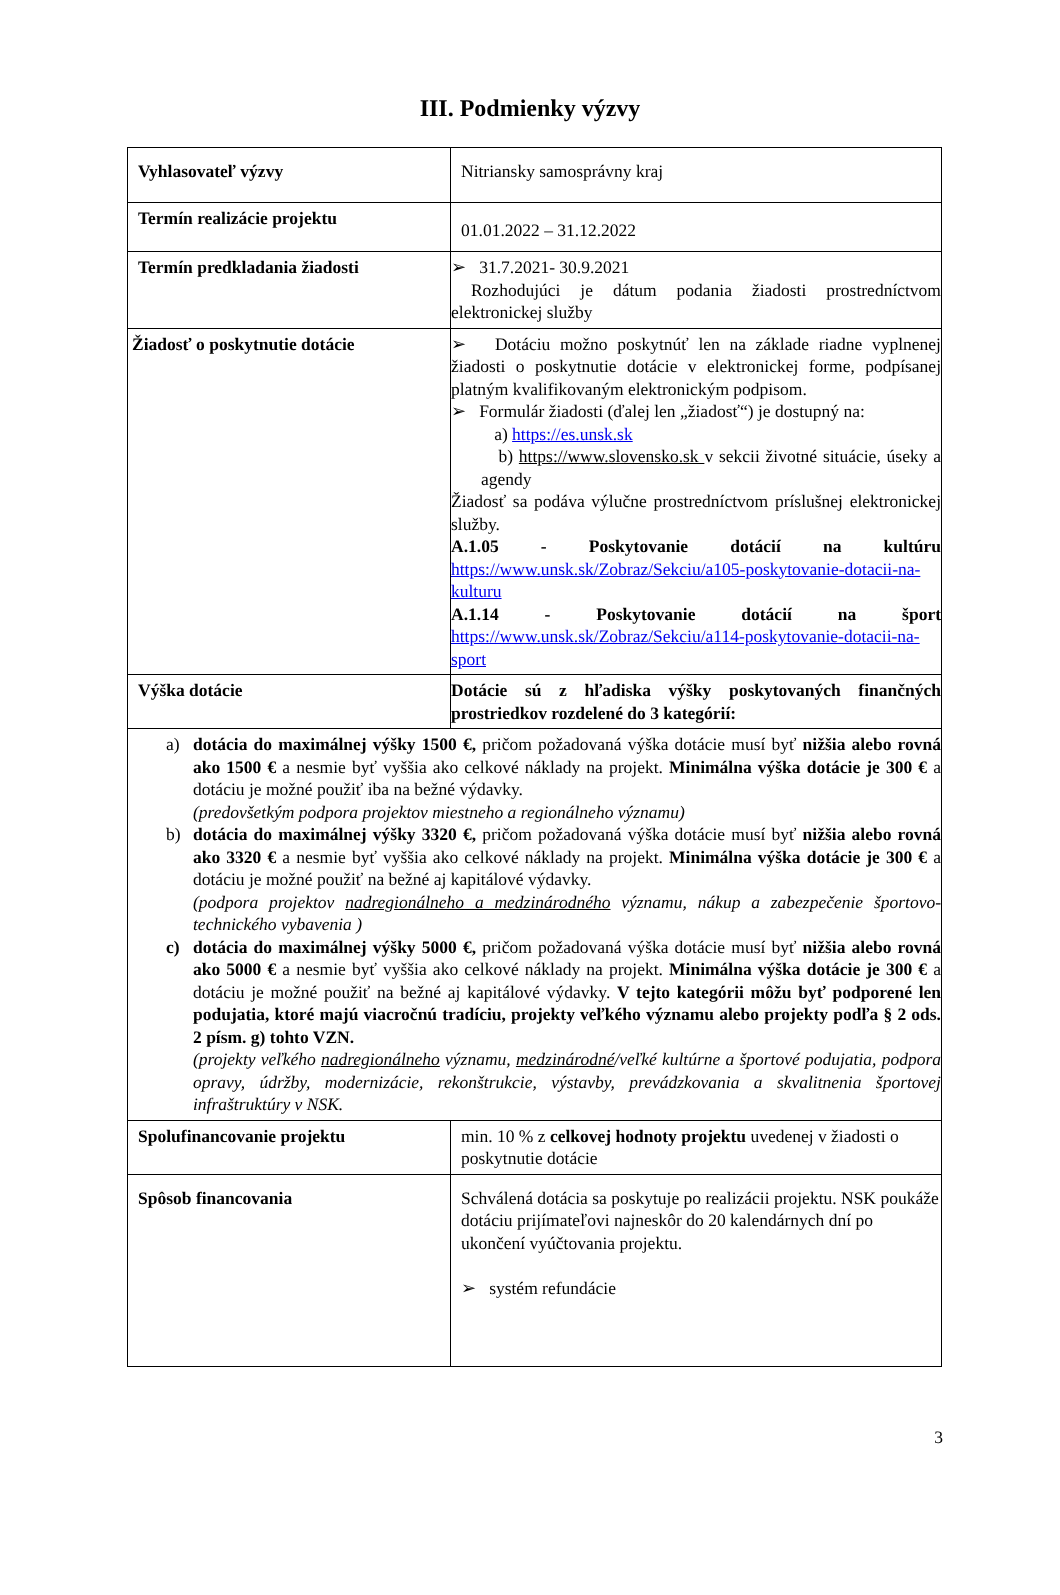III. Podmienky výzvy
| Vyhlasovateľ výzvy | Nitriansky samosprávny kraj |
| Termín realizácie projektu | 01.01.2022 – 31.12.2022 |
| Termín predkladania žiadosti | ➢ 31.7.2021- 30.9.2021 Rozhodujúci je dátum podania žiadosti prostredníctvom elektronickej služby |
| Žiadosť o poskytnutie dotácie | ➢ Dotáciu možno poskytnúť len na základe riadne vyplnenej žiadosti o poskytnutie dotácie v elektronickej forme, podpísanej platným kvalifikovaným elektronickým podpisom. ➢ Formulár žiadosti (ďalej len „žiadosť“) je dostupný na: a) https://es.unsk.sk b) https://www.slovensko.sk v sekcii životné situácie, úseky a agendy Žiadosť sa podáva výlučne prostredníctvom príslušnej elektronickej služby. A.1.05 - Poskytovanie dotácií na kultúru https://www.unsk.sk/Zobraz/Sekciu/a105-poskytovanie-dotacii-na-kulturu A.1.14 - Poskytovanie dotácií na šport https://www.unsk.sk/Zobraz/Sekciu/a114-poskytovanie-dotacii-na-sport |
| Výška dotácie | Dotácie sú z hľadiska výšky poskytovaných finančných prostriedkov rozdelené do 3 kategórií: |
| a) dotácia do maximálnej výšky 1500 €, pričom požadovaná výška dotácie musí byť nižšia alebo rovná ako 1500 € a nesmie byť vyššia ako celkové náklady na projekt. Minimálna výška dotácie je 300 € a dotáciu je možné použiť iba na bežné výdavky. (predovšetkým podpora projektov miestneho a regionálneho významu) b) dotácia do maximálnej výšky 3320 €, pričom požadovaná výška dotácie musí byť nižšia alebo rovná ako 3320 € a nesmie byť vyššia ako celkové náklady na projekt. Minimálna výška dotácie je 300 € a dotáciu je možné použiť na bežné aj kapitálové výdavky. (podpora projektov nadregionálneho a medzinárodného významu, nákup a zabezpečenie športovo- technického vybavenia ) c) dotácia do maximálnej výšky 5000 €, pričom požadovaná výška dotácie musí byť nižšia alebo rovná ako 5000 € a nesmie byť vyššia ako celkové náklady na projekt. Minimálna výška dotácie je 300 € a dotáciu je možné použiť na bežné aj kapitálové výdavky. V tejto kategórii môžu byť podporené len podujatia, ktoré majú viacročnú tradíciu, projekty veľkého významu alebo projekty podľa § 2 ods. 2 písm. g) tohto VZN. (projekty veľkého nadregionálneho významu, medzinárodné /veľké kultúrne a športové podujatia, podpora opravy, údržby, modernizácie, rekonštrukcie, výstavby, prevádzkovania a skvalitnenia športovej infraštruktúry v NSK. | |
| Spolufinancovanie projektu | min. 10 % z celkovej hodnoty projektu uvedenej v žiadosti o poskytnutie dotácie |
| Spôsob financovania | Schválená dotácia sa poskytuje po realizácii projektu. NSK poukáže dotáciu prijímateľovi najneskôr do 20 kalendárnych dní po ukončení vyúčtovania projektu. ➢ systém refundácie |
3